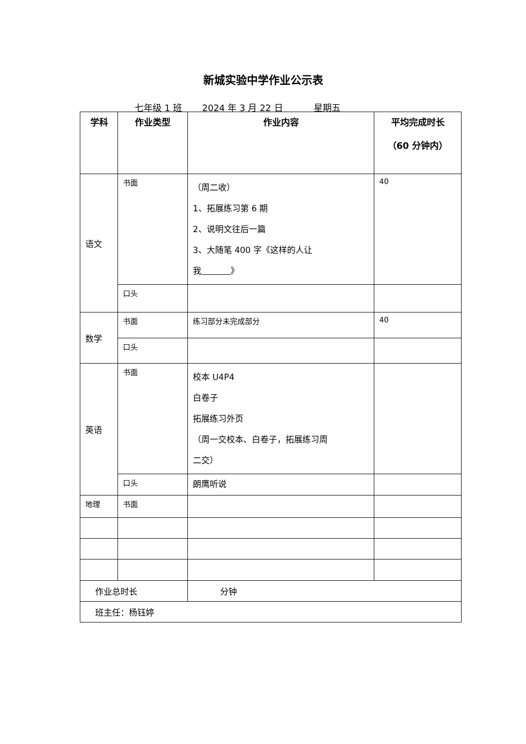新城实验中学作业公示表
七年级 1 班 2024 年 3 月 22 日 星期五
| 学科 | 作业类型 | 作业内容 | 平均完成时长 （60 分钟内） |
| --- | --- | --- | --- |
| 语文 | 书面 | （周二收） 1、拓展练习第 6 期 2、说明文往后一篇 3、大随笔 400 字《这样的人让 我 》 | 40 |
| | 口头 | | |
| 数学 | 书面 | 练习部分未完成部分 | 40 |
| | 口头 | | |
| 英语 | 书面 | 校本 U4P4 白卷子 拓展练习外页 （周一交校本、白卷子，拓展练习周 二交） | |
| | 口头 | 朗鹰听说 | |
| 地理 | 书面 | | |
| 作业总时长 | | 分钟 | |
| 班主任：杨钰婷 | | | |